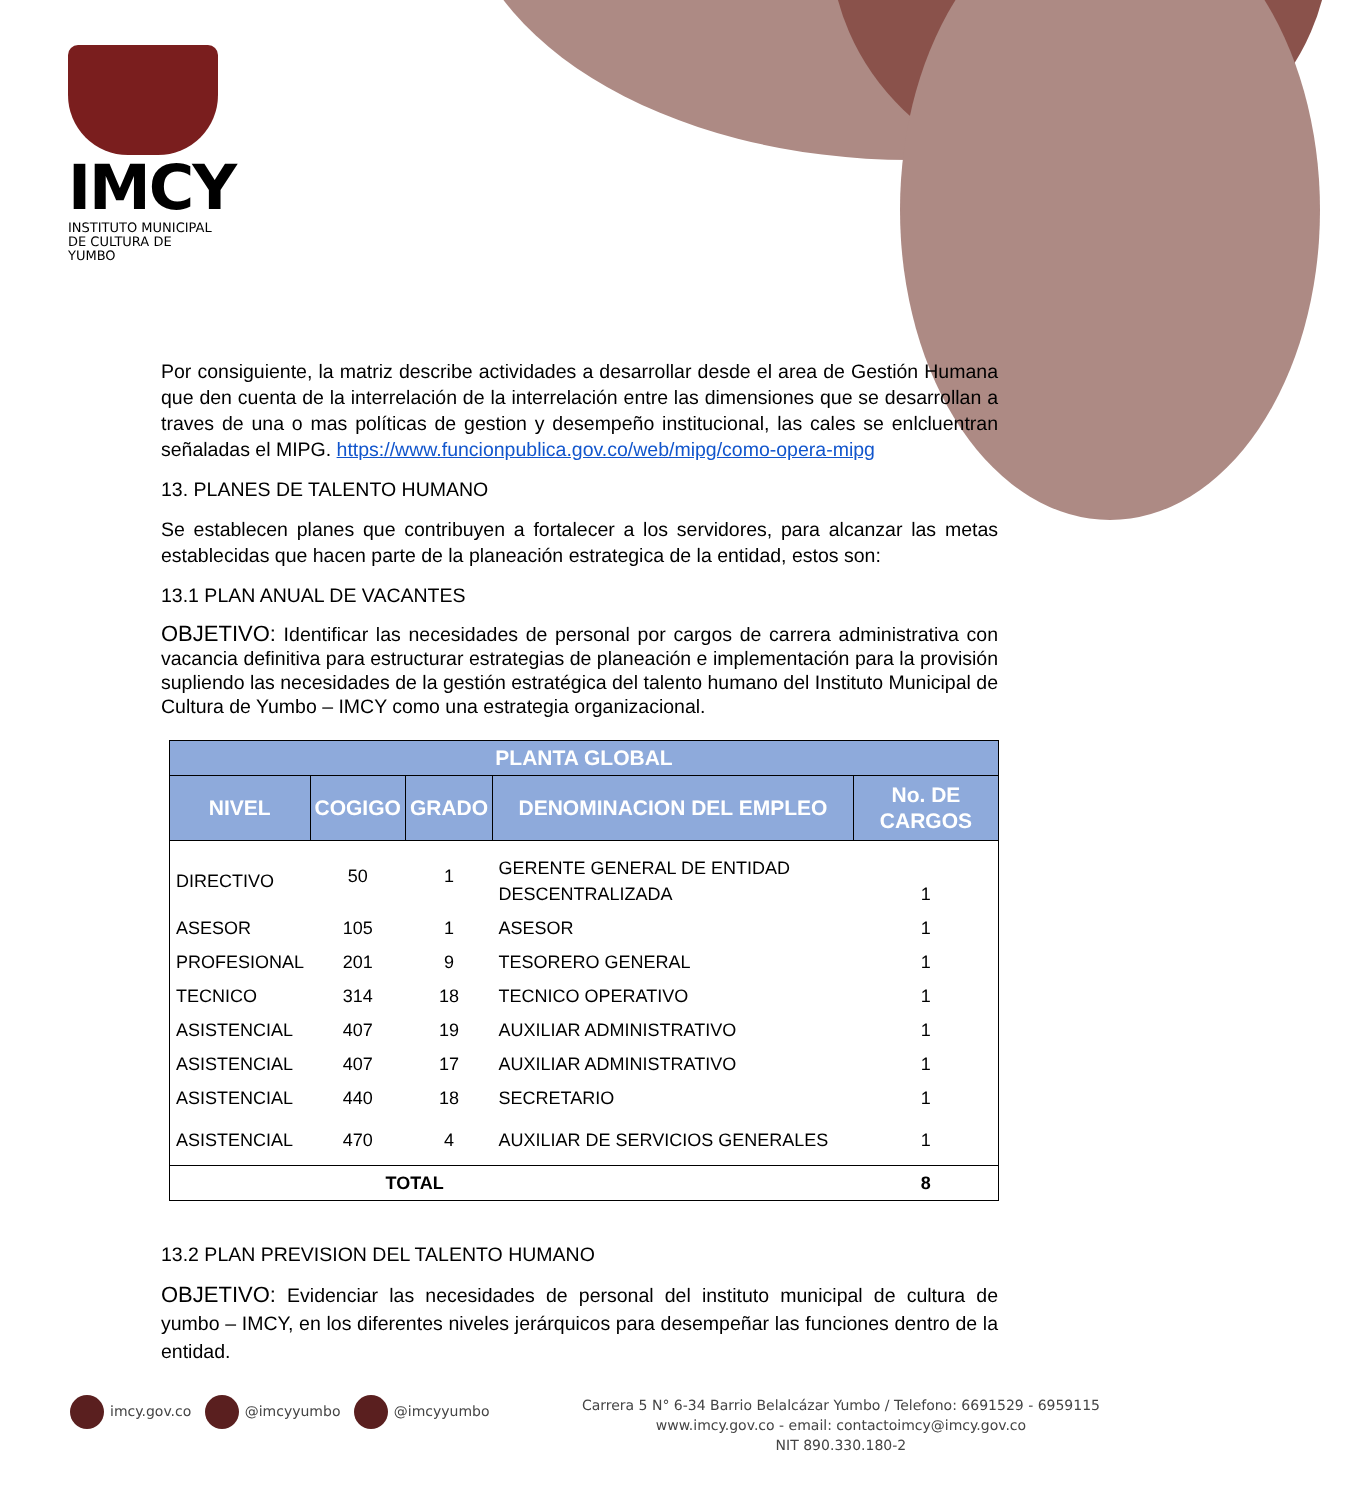IMCY
INSTITUTO MUNICIPAL
DE CULTURA DE YUMBO
Por consiguiente, la matriz describe actividades a desarrollar desde el area de Gestión Humana que den cuenta de la interrelación de la interrelación entre las dimensiones que se desarrollan a traves de una o mas políticas de gestion y desempeño institucional, las cales se enlcluentran señaladas el MIPG. https://www.funcionpublica.gov.co/web/mipg/como-opera-mipg
13. PLANES DE TALENTO HUMANO
Se establecen planes que contribuyen a fortalecer a los servidores, para alcanzar las metas establecidas que hacen parte de la planeación estrategica de la entidad, estos son:
13.1 PLAN ANUAL DE VACANTES
OBJETIVO: Identificar las necesidades de personal por cargos de carrera administrativa con vacancia definitiva para estructurar estrategias de planeación e implementación para la provisión supliendo las necesidades de la gestión estratégica del talento humano del Instituto Municipal de Cultura de Yumbo – IMCY como una estrategia organizacional.
| PLANTA GLOBAL | | | | |
| --- | --- | --- | --- | --- |
| NIVEL | COGIGO | GRADO | DENOMINACION DEL EMPLEO | No. DE CARGOS |
| DIRECTIVO | 50 | 1 | GERENTE GENERAL DE ENTIDAD DESCENTRALIZADA | 1 |
| ASESOR | 105 | 1 | ASESOR | 1 |
| PROFESIONAL | 201 | 9 | TESORERO GENERAL | 1 |
| TECNICO | 314 | 18 | TECNICO OPERATIVO | 1 |
| ASISTENCIAL | 407 | 19 | AUXILIAR ADMINISTRATIVO | 1 |
| ASISTENCIAL | 407 | 17 | AUXILIAR ADMINISTRATIVO | 1 |
| ASISTENCIAL | 440 | 18 | SECRETARIO | 1 |
| ASISTENCIAL | 470 | 4 | AUXILIAR DE SERVICIOS GENERALES | 1 |
| TOTAL | | | | 8 |
13.2 PLAN PREVISION DEL TALENTO HUMANO
OBJETIVO: Evidenciar las necesidades de personal del instituto municipal de cultura de yumbo – IMCY, en los diferentes niveles jerárquicos para desempeñar las funciones dentro de la entidad.
imcy.gov.co @imcyyumbo @imcyyumbo
Carrera 5 N° 6-34 Barrio Belalcázar Yumbo / Telefono: 6691529 - 6959115
www.imcy.gov.co - email: contactoimcy@imcy.gov.co
NIT 890.330.180-2